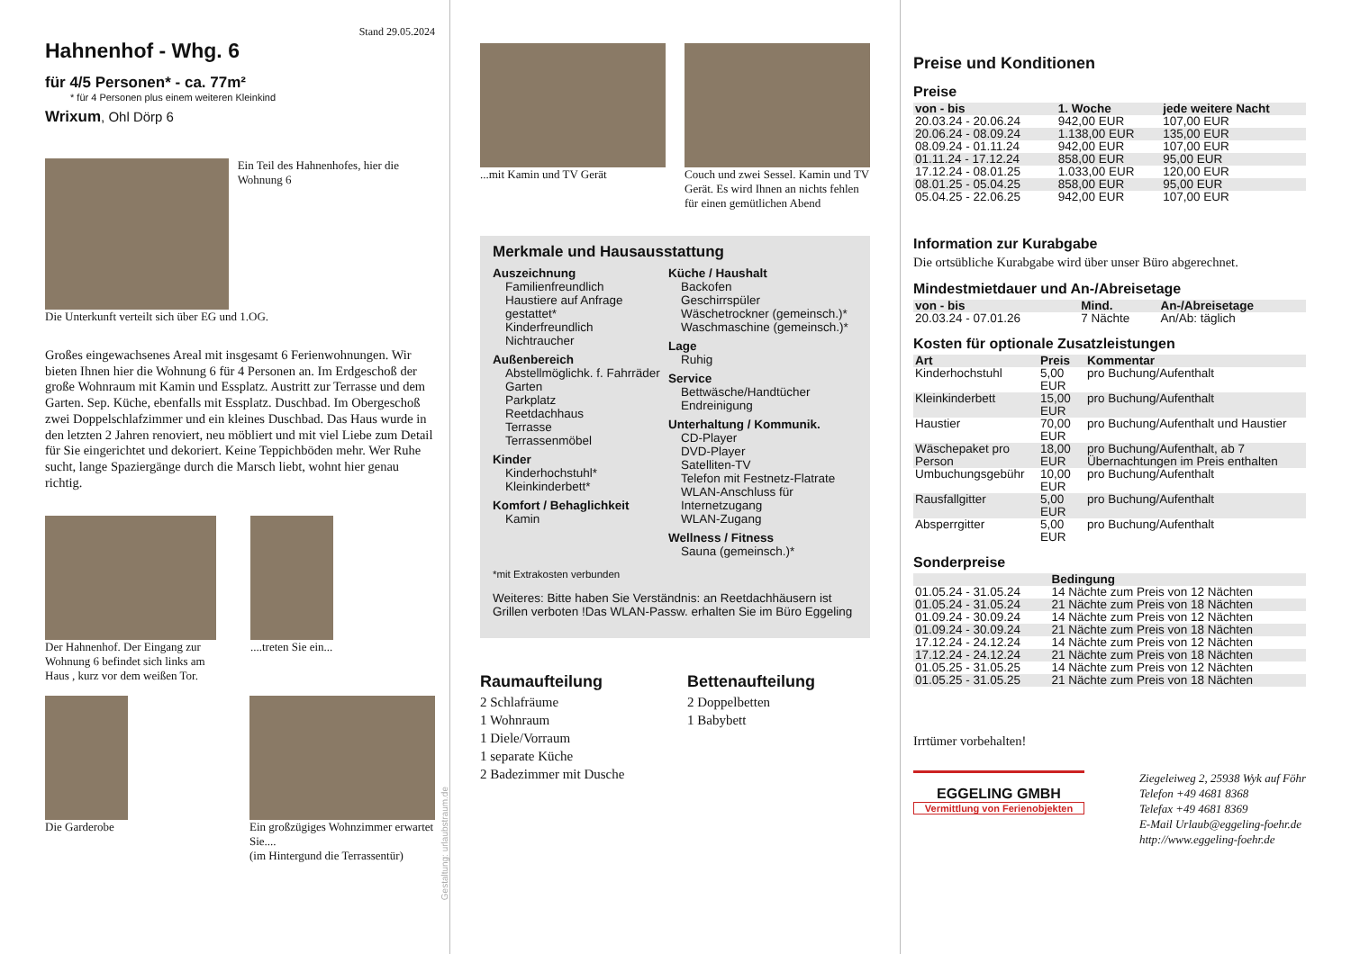Stand 29.05.2024
Hahnenhof - Whg. 6
für 4/5 Personen* - ca. 77m²
* für 4 Personen plus einem weiteren Kleinkind
Wrixum, Ohl Dörp 6
Ein Teil des Hahnenhofes, hier die Wohnung 6
Die Unterkunft verteilt sich über EG und 1.OG.
Großes eingewachsenes Areal mit insgesamt 6 Ferienwohnungen. Wir bieten Ihnen hier die Wohnung 6 für 4 Personen an. Im Erdgeschoß der große Wohnraum mit Kamin und Essplatz. Austritt zur Terrasse und dem Garten. Sep. Küche, ebenfalls mit Essplatz. Duschbad. Im Obergeschoß zwei Doppelschlafzimmer und ein kleines Duschbad. Das Haus wurde in den letzten 2 Jahren renoviert, neu möbliert und mit viel Liebe zum Detail für Sie eingerichtet und dekoriert. Keine Teppichböden mehr. Wer Ruhe sucht, lange Spaziergänge durch die Marsch liebt, wohnt hier genau richtig.
Der Hahnenhof. Der Eingang zur Wohnung 6 befindet sich links am Haus , kurz vor dem weißen Tor.
....treten Sie ein...
Die Garderobe Ein großzügiges Wohnzimmer erwartet Sie....
(im Hintergund die Terrassentür)
Gestaltung: urlaubstraum.de
...mit Kamin und TV Gerät Couch und zwei Sessel. Kamin und TV Gerät. Es wird Ihnen an nichts fehlen für einen gemütlichen Abend
Merkmale und Hausausstattung
Auszeichnung
Familienfreundlich
Haustiere auf Anfrage gestattet*
Kinderfreundlich
Nichtraucher
Außenbereich
Abstellmöglichk. f. Fahrräder
Garten
Parkplatz
Reetdachhaus
Terrasse
Terrassenmöbel
Kinder
Kinderhochstuhl*
Kleinkinderbett*
Komfort / Behaglichkeit
Kamin
Küche / Haushalt
Backofen
Geschirrspüler
Wäschetrockner (gemeinsch.)*
Waschmaschine (gemeinsch.)*
Lage
Ruhig
Service
Bettwäsche/Handtücher
Endreinigung
Unterhaltung / Kommunik.
CD-Player
DVD-Player
Satelliten-TV
Telefon mit Festnetz-Flatrate
WLAN-Anschluss für Internetzugang
WLAN-Zugang
Wellness / Fitness
Sauna (gemeinsch.)*
*mit Extrakosten verbunden
Weiteres: Bitte haben Sie Verständnis: an Reetdachhäusern ist Grillen verboten !Das WLAN-Passw. erhalten Sie im Büro Eggeling
Raumaufteilung
2 Schlafräume
1 Wohnraum
1 Diele/Vorraum
1 separate Küche
2 Badezimmer mit Dusche
Bettenaufteilung
2 Doppelbetten
1 Babybett
Preise und Konditionen
Preise
| von - bis | 1. Woche | jede weitere Nacht |
| --- | --- | --- |
| 20.03.24 - 20.06.24 | 942,00 EUR | 107,00 EUR |
| 20.06.24 - 08.09.24 | 1.138,00 EUR | 135,00 EUR |
| 08.09.24 - 01.11.24 | 942,00 EUR | 107,00 EUR |
| 01.11.24 - 17.12.24 | 858,00 EUR | 95,00 EUR |
| 17.12.24 - 08.01.25 | 1.033,00 EUR | 120,00 EUR |
| 08.01.25 - 05.04.25 | 858,00 EUR | 95,00 EUR |
| 05.04.25 - 22.06.25 | 942,00 EUR | 107,00 EUR |
Information zur Kurabgabe
Die ortsübliche Kurabgabe wird über unser Büro abgerechnet.
Mindestmietdauer und An-/Abreisetage
| von - bis | Mind. | An-/Abreisetage |
| --- | --- | --- |
| 20.03.24 - 07.01.26 | 7 Nächte | An/Ab: täglich |
Kosten für optionale Zusatzleistungen
| Art | Preis | Kommentar |
| --- | --- | --- |
| Kinderhochstuhl | 5,00 EUR | pro Buchung/Aufenthalt |
| Kleinkinderbett | 15,00 EUR | pro Buchung/Aufenthalt |
| Haustier | 70,00 EUR | pro Buchung/Aufenthalt und Haustier |
| Wäschepaket pro Person | 18,00 EUR | pro Buchung/Aufenthalt, ab 7 Übernachtungen im Preis enthalten |
| Umbuchungsgebühr | 10,00 EUR | pro Buchung/Aufenthalt |
| Rausfallgitter | 5,00 EUR | pro Buchung/Aufenthalt |
| Absperrgitter | 5,00 EUR | pro Buchung/Aufenthalt |
Sonderpreise
| | Bedingung |
| --- | --- |
| 01.05.24 - 31.05.24 | 14 Nächte zum Preis von 12 Nächten |
| 01.05.24 - 31.05.24 | 21 Nächte zum Preis von 18 Nächten |
| 01.09.24 - 30.09.24 | 14 Nächte zum Preis von 12 Nächten |
| 01.09.24 - 30.09.24 | 21 Nächte zum Preis von 18 Nächten |
| 17.12.24 - 24.12.24 | 14 Nächte zum Preis von 12 Nächten |
| 17.12.24 - 24.12.24 | 21 Nächte zum Preis von 18 Nächten |
| 01.05.25 - 31.05.25 | 14 Nächte zum Preis von 12 Nächten |
| 01.05.25 - 31.05.25 | 21 Nächte zum Preis von 18 Nächten |
Irrtümer vorbehalten!
EGGELING GMBH
Vermittlung von Ferienobjekten
Ziegeleiweg 2, 25938 Wyk auf Föhr
Telefon +49 4681 8368
Telefax +49 4681 8369
E-Mail Urlaub@eggeling-foehr.de
http://www.eggeling-foehr.de